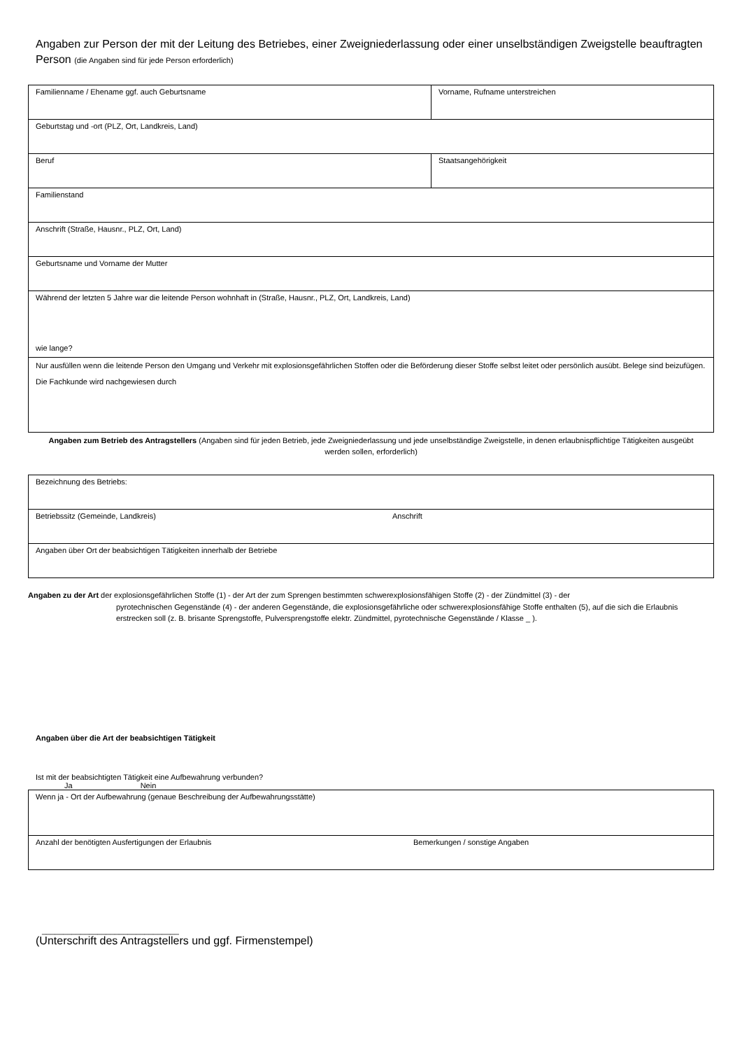Angaben zur Person der mit der Leitung des Betriebes, einer Zweigniederlassung oder einer unselbständigen Zweigstelle beauftragten Person (die Angaben sind für jede Person erforderlich)
| Familienname / Ehename ggf. auch Geburtsname | Vorname, Rufname unterstreichen |
| Geburtstag und -ort (PLZ, Ort, Landkreis, Land) | |
| Beruf | Staatsangehörigkeit |
| Familienstand | |
| Anschrift (Straße, Hausnr., PLZ, Ort, Land) | |
| Geburtsname und Vorname der Mutter | |
| Während der letzten 5 Jahre war die leitende Person wohnhaft in (Straße, Hausnr., PLZ, Ort, Landkreis, Land) wie lange? | |
| Nur ausfüllen wenn die leitende Person den Umgang und Verkehr mit explosionsgefährlichen Stoffen oder die Beförderung dieser Stoffe selbst leitet oder persönlich ausübt. Belege sind beizufügen. Die Fachkunde wird nachgewiesen durch | |
Angaben zum Betrieb des Antragstellers (Angaben sind für jeden Betrieb, jede Zweigniederlassung und jede unselbständige Zweigstelle, in denen erlaubnispflichtige Tätigkeiten ausgeübt werden sollen, erforderlich)
| Bezeichnung des Betriebs: | |
| Betriebssitz (Gemeinde, Landkreis) | Anschrift |
| Angaben über Ort der beabsichtigen Tätigkeiten innerhalb der Betriebe | |
Angaben zu der Art der explosionsgefährlichen Stoffe (1) - der Art der zum Sprengen bestimmten schwerexplosionsfähigen Stoffe (2) - der Zündmittel (3) - der
pyrotechnischen Gegenstände (4) - der anderen Gegenstände, die explosionsgefährliche oder schwerexplosionsfähige Stoffe enthalten (5), auf die sich die Erlaubnis erstrecken soll (z. B. brisante Sprengstoffe, Pulversprengstoffe elektr. Zündmittel, pyrotechnische Gegenstände / Klasse _ ).
Angaben über die Art der beabsichtigen Tätigkeit
Ist mit der beabsichtigten Tätigkeit eine Aufbewahrung verbunden?
Ja Nein
| Wenn ja - Ort der Aufbewahrung (genaue Beschreibung der Aufbewahrungsstätte) | |
| Anzahl der benötigten Ausfertigungen der Erlaubnis | Bemerkungen / sonstige Angaben |
________________________________
(Unterschrift des Antragstellers und ggf. Firmenstempel)